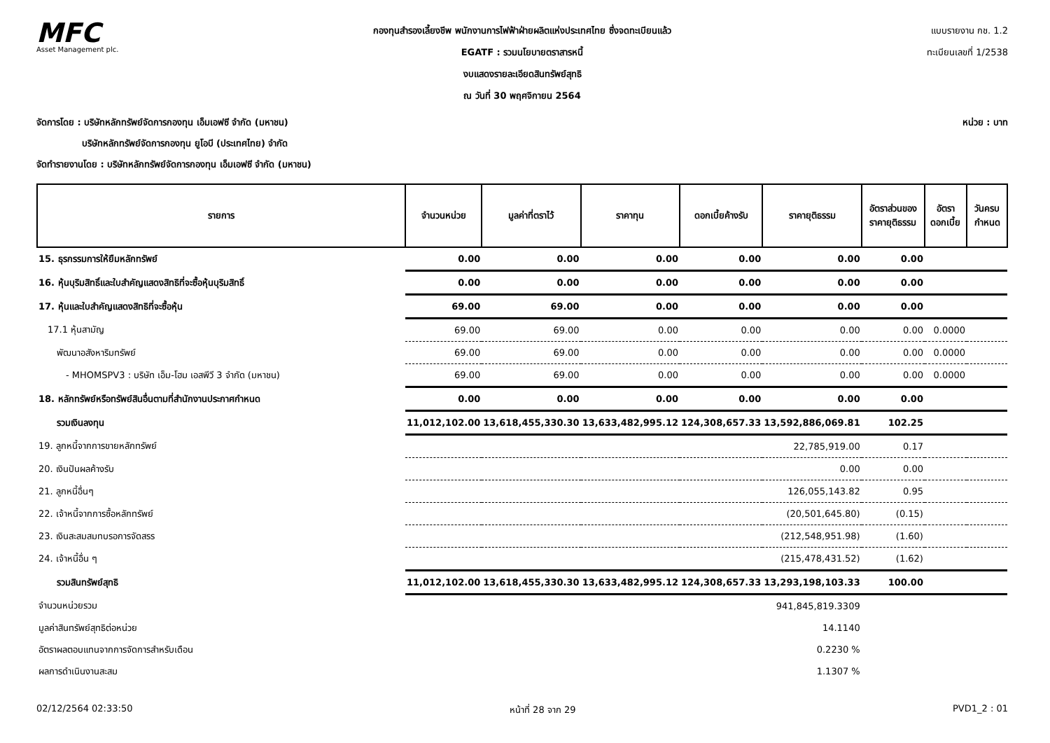MFC
Asset Management plc.
กองทุนสำรองเลี้ยงชีพ พนักงานการไฟฟ้าฝ่ายผลิตแห่งประเทศไทย ซึ่งจดทะเบียนแล้ว
EGATF : รวมนโยบายตราสารหนี้
งบแสดงรายละเอียดสินทรัพย์สุทธิ
ณ วันที่ 30 พฤศจิกายน 2564
แบบรายงาน กช. 1.2
ทะเบียนเลขที่ 1/2538
จัดการโดย : บริษัทหลักทรัพย์จัดการกองทุน เอ็มเอฟซี จำกัด (มหาชน)
     บริษัทหลักทรัพย์จัดการกองทุน ยูโอบี (ประเทศไทย) จำกัด
จัดทำรายงานโดย : บริษัทหลักทรัพย์จัดการกองทุน เอ็มเอฟซี จำกัด (มหาชน)
หน่วย : บาท
| รายการ | จำนวนหน่วย | มูลค่าที่ตราไว้ | ราคาทุน | ดอกเบี้ยค้างรับ | ราคายุติธรรม | อัตราส่วนของราคายุติธรรม | อัตราดอกเบี้ย | วันครบกำหนด |
| --- | --- | --- | --- | --- | --- | --- | --- | --- |
| 15. ธุรกรรมการให้ยืมหลักทรัพย์ | 0.00 | 0.00 | 0.00 | 0.00 | 0.00 | 0.00 | | |
| 16. หุ้นบุริมสิทธิ์และใบสำคัญแสดงสิทธิที่จะซื้อหุ้นบุริมสิทธิ์ | 0.00 | 0.00 | 0.00 | 0.00 | 0.00 | 0.00 | | |
| 17. หุ้นและใบสำคัญแสดงสิทธิที่จะซื้อหุ้น | 69.00 | 69.00 | 0.00 | 0.00 | 0.00 | 0.00 | | |
| 17.1 หุ้นสามัญ | 69.00 | 69.00 | 0.00 | 0.00 | 0.00 | 0.00 | 0.0000 | |
| พัฒนาอสังหาริมทรัพย์ | 69.00 | 69.00 | 0.00 | 0.00 | 0.00 | 0.00 | 0.0000 | |
| - MHOMSPV3 : บริษัท เอ็ม-โฮม เอสพีวี 3 จำกัด (มหาชน) | 69.00 | 69.00 | 0.00 | 0.00 | 0.00 | 0.00 | 0.0000 | |
| 18. หลักทรัพย์หรือทรัพย์สินอื่นตามที่สำนักงานประกาศกำหนด | 0.00 | 0.00 | 0.00 | 0.00 | 0.00 | 0.00 | | |
| รวมเงินลงทุน | 11,012,102.00 | 13,618,455,330.30 | 13,633,482,995.12 | 124,308,657.33 | 13,592,886,069.81 | 102.25 | | |
| 19. ลูกหนี้จากการขายหลักทรัพย์ | | | | | 22,785,919.00 | 0.17 | | |
| 20. เงินปันผลค้างรับ | | | | | 0.00 | 0.00 | | |
| 21. ลูกหนี้อื่นๆ | | | | | 126,055,143.82 | 0.95 | | |
| 22. เจ้าหนี้จากการซื้อหลักทรัพย์ | | | | | (20,501,645.80) | (0.15) | | |
| 23. เงินสะสมสมทบรอการจัดสรร | | | | | (212,548,951.98) | (1.60) | | |
| 24. เจ้าหนี้อื่น ๆ | | | | | (215,478,431.52) | (1.62) | | |
| รวมสินทรัพย์สุทธิ | 11,012,102.00 | 13,618,455,330.30 | 13,633,482,995.12 | 124,308,657.33 | 13,293,198,103.33 | 100.00 | | |
| จำนวนหน่วยรวม | | | | | 941,845,819.3309 | | | |
| มูลค่าสินทรัพย์สุทธิต่อหน่วย | | | | | 14.1140 | | | |
| อัตราผลตอบแทนจากการจัดการสำหรับเดือน | | | | | 0.2230 % | | | |
| ผลการดำเนินงานสะสม | | | | | 1.1307 % | | | |
02/12/2564 02:33:50 หน้าที่ 28 จาก 29 PVD1_2 : 01